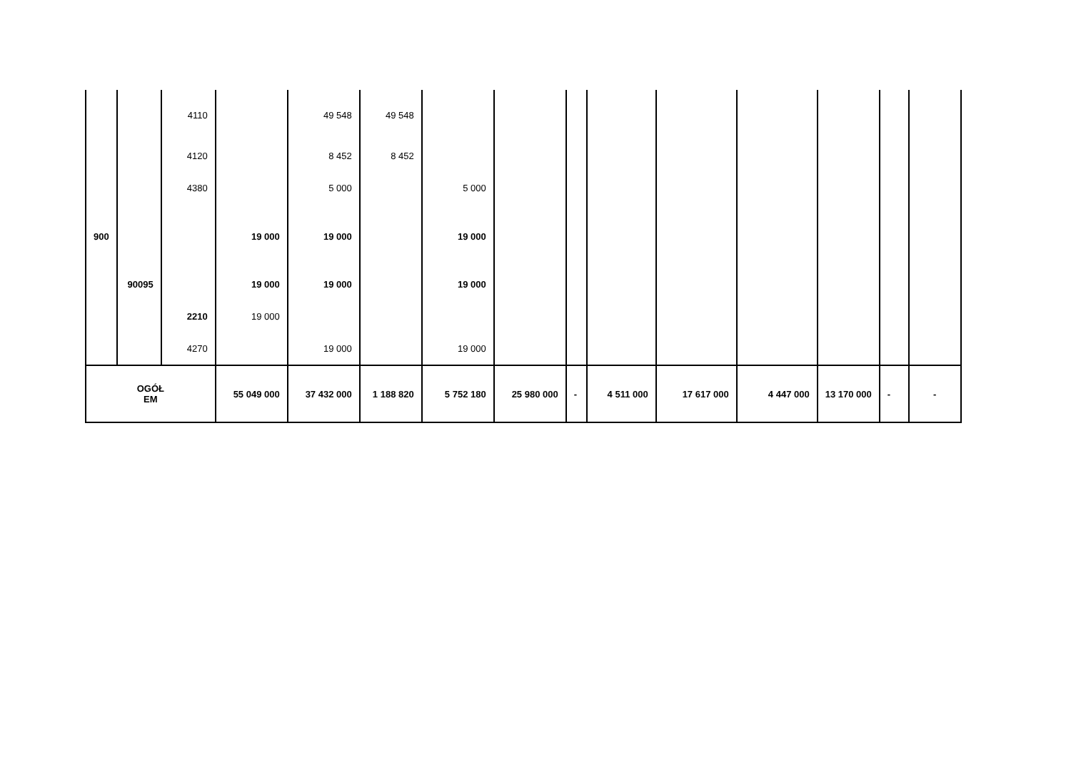| | | 4110 | | 49 548 | 49 548 | | | | | | | | | |
| | | 4120 | | 8 452 | 8 452 | | | | | | | | | |
| | | 4380 | | 5 000 | | 5 000 | | | | | | | | |
| 900 | | | 19 000 | 19 000 | | 19 000 | | | | | | | | |
| | 90095 | | 19 000 | 19 000 | | 19 000 | | | | | | | | |
| | | 2210 | 19 000 | | | | | | | | | | | |
| | | 4270 | | 19 000 | | 19 000 | | | | | | | | |
| OGÓŁ EM | | | 55 049 000 | 37 432 000 | 1 188 820 | 5 752 180 | 25 980 000 | - | 4 511 000 | 17 617 000 | 4 447 000 | 13 170 000 | - | - |